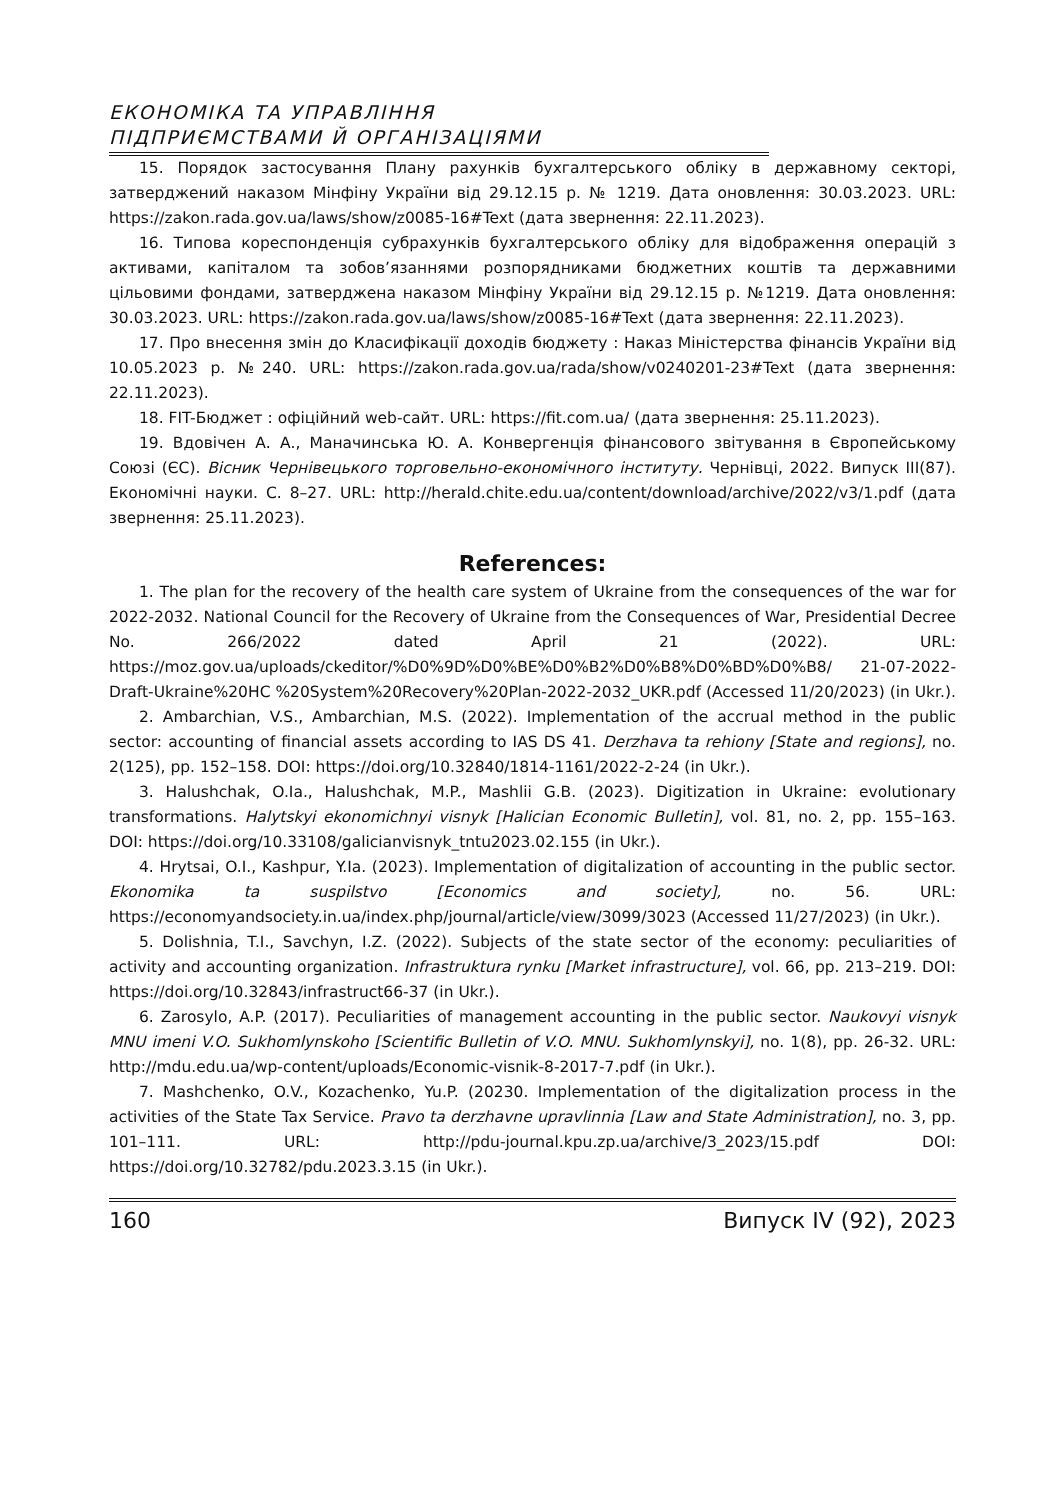ЕКОНОМІКА ТА УПРАВЛІННЯ
ПІДПРИЄМСТВАМИ Й ОРГАНІЗАЦІЯМИ
15. Порядок застосування Плану рахунків бухгалтерського обліку в державному секторі, затверджений наказом Мінфіну України від 29.12.15 р. № 1219. Дата оновлення: 30.03.2023. URL: https://zakon.rada.gov.ua/laws/show/z0085-16#Text (дата звернення: 22.11.2023).
16. Типова кореспонденція субрахунків бухгалтерського обліку для відображення операцій з активами, капіталом та зобов’язаннями розпорядниками бюджетних коштів та державними цільовими фондами, затверджена наказом Мінфіну України від 29.12.15 р. №1219. Дата оновлення: 30.03.2023. URL: https://zakon.rada.gov.ua/laws/show/z0085-16#Text (дата звернення: 22.11.2023).
17. Про внесення змін до Класифікації доходів бюджету : Наказ Міністерства фінансів України від 10.05.2023 р. №240. URL: https://zakon.rada.gov.ua/rada/show/v0240201-23#Text (дата звернення: 22.11.2023).
18. FIT-Бюджет : офіційний web-сайт. URL: https://fit.com.ua/ (дата звернення: 25.11.2023).
19. Вдовічен А. А., Маначинська Ю. А. Конвергенція фінансового звітування в Європейському Союзі (ЄС). Вісник Чернівецького торговельно-економічного інституту. Чернівці, 2022. Випуск III(87). Економічні науки. С. 8–27. URL: http://herald.chite.edu.ua/content/download/archive/2022/v3/1.pdf (дата звернення: 25.11.2023).
References:
1. The plan for the recovery of the health care system of Ukraine from the consequences of the war for 2022-2032. National Council for the Recovery of Ukraine from the Consequences of War, Presidential Decree No. 266/2022 dated April 21 (2022). URL: https://moz.gov.ua/uploads/ckeditor/%D0%9D%D0%BE%D0%B2%D0%B8%D0%BD%D0%B8/ 21-07-2022-Draft-Ukraine%20HC %20System%20Recovery%20Plan-2022-2032_UKR.pdf (Accessed 11/20/2023) (in Ukr.).
2. Ambarchian, V.S., Ambarchian, M.S. (2022). Implementation of the accrual method in the public sector: accounting of financial assets according to IAS DS 41. Derzhava ta rehiony [State and regions], no. 2(125), pp. 152–158. DOI: https://doi.org/10.32840/1814-1161/2022-2-24 (in Ukr.).
3. Halushchak, O.Ia., Halushchak, M.P., Mashlii G.B. (2023). Digitization in Ukraine: evolutionary transformations. Halytskyi ekonomichnyi visnyk [Halician Economic Bulletin], vol. 81, no. 2, pp. 155–163. DOI: https://doi.org/10.33108/galicianvisnyk_tntu2023.02.155 (in Ukr.).
4. Hrytsai, O.I., Kashpur, Y.Ia. (2023). Implementation of digitalization of accounting in the public sector. Ekonomika ta suspilstvo [Economics and society], no. 56. URL: https://economyandsociety.in.ua/index.php/journal/article/view/3099/3023 (Accessed 11/27/2023) (in Ukr.).
5. Dolishnia, T.I., Savchyn, I.Z. (2022). Subjects of the state sector of the economy: peculiarities of activity and accounting organization. Infrastruktura rynku [Market infrastructure], vol. 66, pp. 213–219. DOI: https://doi.org/10.32843/infrastruct66-37 (in Ukr.).
6. Zarosylo, A.P. (2017). Peculiarities of management accounting in the public sector. Naukovyi visnyk MNU imeni V.O. Sukhomlynskoho [Scientific Bulletin of V.O. MNU. Sukhomlynskyi], no. 1(8), pp. 26-32. URL: http://mdu.edu.ua/wp-content/uploads/Economic-visnik-8-2017-7.pdf (in Ukr.).
7. Mashchenko, O.V., Kozachenko, Yu.P. (20230. Implementation of the digitalization process in the activities of the State Tax Service. Pravo ta derzhavne upravlinnia [Law and State Administration], no. 3, pp. 101–111. URL: http://pdu-journal.kpu.zp.ua/archive/3_2023/15.pdf DOI: https://doi.org/10.32782/pdu.2023.3.15 (in Ukr.).
160 Випуск IV (92), 2023